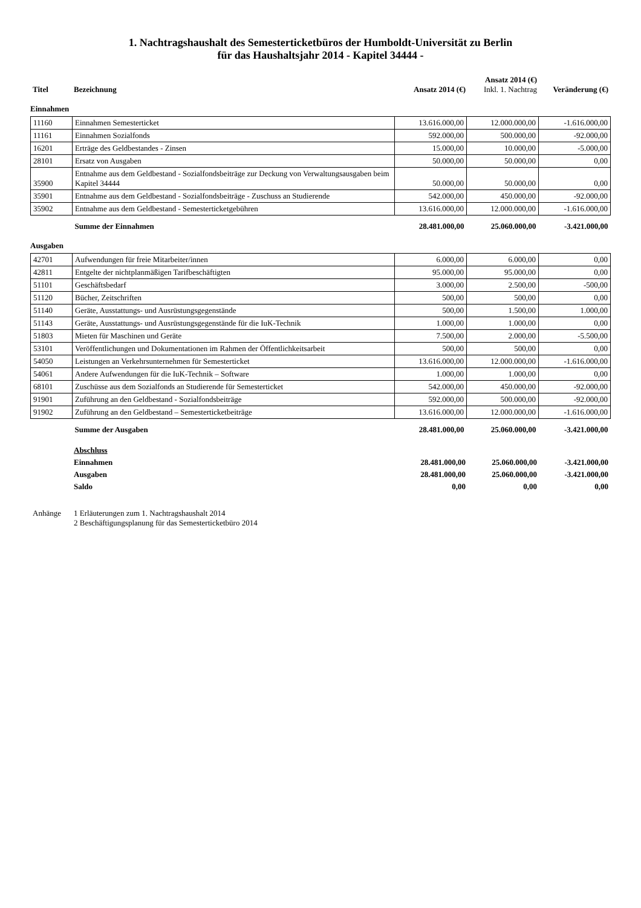1. Nachtragshaushalt des Semesterticketbüros der Humboldt-Universität zu Berlin
für das Haushaltsjahr 2014 - Kapitel 34444 -
| Titel | Bezeichnung | Ansatz 2014 (€) | Ansatz 2014 (€) Inkl. 1. Nachtrag | Veränderung (€) |
| --- | --- | --- | --- | --- |
Einnahmen
| 11160 | Einnahmen Semesterticket | 13.616.000,00 | 12.000.000,00 | -1.616.000,00 |
| 11161 | Einnahmen Sozialfonds | 592.000,00 | 500.000,00 | -92.000,00 |
| 16201 | Erträge des Geldbestandes - Zinsen | 15.000,00 | 10.000,00 | -5.000,00 |
| 28101 | Ersatz von Ausgaben | 50.000,00 | 50.000,00 | 0,00 |
| 35900 | Entnahme aus dem Geldbestand - Sozialfondsbeiträge zur Deckung von Verwaltungsausgaben beim Kapitel 34444 | 50.000,00 | 50.000,00 | 0,00 |
| 35901 | Entnahme aus dem Geldbestand - Sozialfondsbeiträge - Zuschuss an Studierende | 542.000,00 | 450.000,00 | -92.000,00 |
| 35902 | Entnahme aus dem Geldbestand - Semesterticketgebühren | 13.616.000,00 | 12.000.000,00 | -1.616.000,00 |
| | Summe der Einnahmen | 28.481.000,00 | 25.060.000,00 | -3.421.000,00 |
Ausgaben
| 42701 | Aufwendungen für freie Mitarbeiter/innen | 6.000,00 | 6.000,00 | 0,00 |
| 42811 | Entgelte der nichtplanmäßigen Tarifbeschäftigten | 95.000,00 | 95.000,00 | 0,00 |
| 51101 | Geschäftsbedarf | 3.000,00 | 2.500,00 | -500,00 |
| 51120 | Bücher, Zeitschriften | 500,00 | 500,00 | 0,00 |
| 51140 | Geräte, Ausstattungs- und Ausrüstungsgegenstände | 500,00 | 1.500,00 | 1.000,00 |
| 51143 | Geräte, Ausstattungs- und Ausrüstungsgegenstände für die IuK-Technik | 1.000,00 | 1.000,00 | 0,00 |
| 51803 | Mieten für Maschinen und Geräte | 7.500,00 | 2.000,00 | -5.500,00 |
| 53101 | Veröffentlichungen und Dokumentationen im Rahmen der Öffentlichkeitsarbeit | 500,00 | 500,00 | 0,00 |
| 54050 | Leistungen an Verkehrsunternehmen für Semesterticket | 13.616.000,00 | 12.000.000,00 | -1.616.000,00 |
| 54061 | Andere Aufwendungen für die IuK-Technik – Software | 1.000,00 | 1.000,00 | 0,00 |
| 68101 | Zuschüsse aus dem Sozialfonds an Studierende für Semesterticket | 542.000,00 | 450.000,00 | -92.000,00 |
| 91901 | Zuführung an den Geldbestand - Sozialfondsbeiträge | 592.000,00 | 500.000,00 | -92.000,00 |
| 91902 | Zuführung an den Geldbestand – Semesterticketbeiträge | 13.616.000,00 | 12.000.000,00 | -1.616.000,00 |
| | Summe der Ausgaben | 28.481.000,00 | 25.060.000,00 | -3.421.000,00 |
| | Abschluss | | | |
| | Einnahmen | 28.481.000,00 | 25.060.000,00 | -3.421.000,00 |
| | Ausgaben | 28.481.000,00 | 25.060.000,00 | -3.421.000,00 |
| | Saldo | 0,00 | 0,00 | 0,00 |
| Anhänge | 1 Erläuterungen zum 1. Nachtragshaushalt 2014 2 Beschäftigungsplanung für das Semesterticketbüro 2014 |